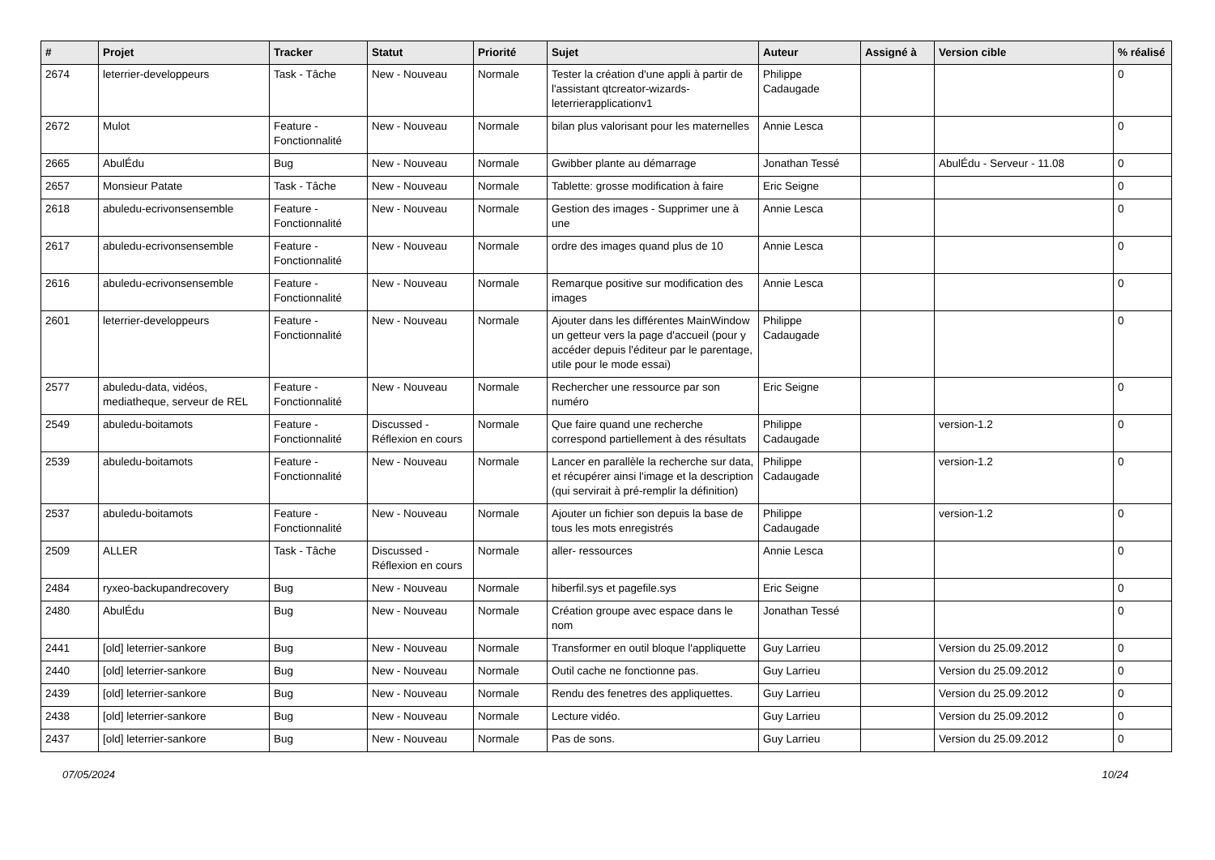| # | Projet | Tracker | Statut | Priorité | Sujet | Auteur | Assigné à | Version cible | % réalisé |
| --- | --- | --- | --- | --- | --- | --- | --- | --- | --- |
| 2674 | leterrier-developpeurs | Task - Tâche | New - Nouveau | Normale | Tester la création d'une appli à partir de l'assistant qtcreator-wizards-leterrierapplicationv1 | Philippe Cadaugade | | | 0 |
| 2672 | Mulot | Feature - Fonctionnalité | New - Nouveau | Normale | bilan plus valorisant pour les maternelles | Annie Lesca | | | 0 |
| 2665 | AbulÉdu | Bug | New - Nouveau | Normale | Gwibber plante au démarrage | Jonathan Tessé | | AbulÉdu - Serveur - 11.08 | 0 |
| 2657 | Monsieur Patate | Task - Tâche | New - Nouveau | Normale | Tablette: grosse modification à faire | Eric Seigne | | | 0 |
| 2618 | abuledu-ecrivonsensemble | Feature - Fonctionnalité | New - Nouveau | Normale | Gestion des images - Supprimer une à une | Annie Lesca | | | 0 |
| 2617 | abuledu-ecrivonsensemble | Feature - Fonctionnalité | New - Nouveau | Normale | ordre des images quand plus de 10 | Annie Lesca | | | 0 |
| 2616 | abuledu-ecrivonsensemble | Feature - Fonctionnalité | New - Nouveau | Normale | Remarque positive sur modification des images | Annie Lesca | | | 0 |
| 2601 | leterrier-developpeurs | Feature - Fonctionnalité | New - Nouveau | Normale | Ajouter dans les différentes MainWindow un getteur vers la page d'accueil (pour y accéder depuis l'éditeur par le parentage, utile pour le mode essai) | Philippe Cadaugade | | | 0 |
| 2577 | abuledu-data, vidéos, mediatheque, serveur de REL | Feature - Fonctionnalité | New - Nouveau | Normale | Rechercher une ressource par son numéro | Eric Seigne | | | 0 |
| 2549 | abuledu-boitamots | Feature - Fonctionnalité | Discussed - Réflexion en cours | Normale | Que faire quand une recherche correspond partiellement à des résultats | Philippe Cadaugade | | version-1.2 | 0 |
| 2539 | abuledu-boitamots | Feature - Fonctionnalité | New - Nouveau | Normale | Lancer en parallèle la recherche sur data, et récupérer ainsi l'image et la description (qui servirait à pré-remplir la définition) | Philippe Cadaugade | | version-1.2 | 0 |
| 2537 | abuledu-boitamots | Feature - Fonctionnalité | New - Nouveau | Normale | Ajouter un fichier son depuis la base de tous les mots enregistrés | Philippe Cadaugade | | version-1.2 | 0 |
| 2509 | ALLER | Task - Tâche | Discussed - Réflexion en cours | Normale | aller- ressources | Annie Lesca | | | 0 |
| 2484 | ryxeo-backupandrecovery | Bug | New - Nouveau | Normale | hiberfil.sys et pagefile.sys | Eric Seigne | | | 0 |
| 2480 | AbulÉdu | Bug | New - Nouveau | Normale | Création groupe avec espace dans le nom | Jonathan Tessé | | | 0 |
| 2441 | [old] leterrier-sankore | Bug | New - Nouveau | Normale | Transformer en outil bloque l'appliquette | Guy Larrieu | | Version du 25.09.2012 | 0 |
| 2440 | [old] leterrier-sankore | Bug | New - Nouveau | Normale | Outil cache ne fonctionne pas. | Guy Larrieu | | Version du 25.09.2012 | 0 |
| 2439 | [old] leterrier-sankore | Bug | New - Nouveau | Normale | Rendu des fenetres des appliquettes. | Guy Larrieu | | Version du 25.09.2012 | 0 |
| 2438 | [old] leterrier-sankore | Bug | New - Nouveau | Normale | Lecture vidéo. | Guy Larrieu | | Version du 25.09.2012 | 0 |
| 2437 | [old] leterrier-sankore | Bug | New - Nouveau | Normale | Pas de sons. | Guy Larrieu | | Version du 25.09.2012 | 0 |
07/05/2024 10/24